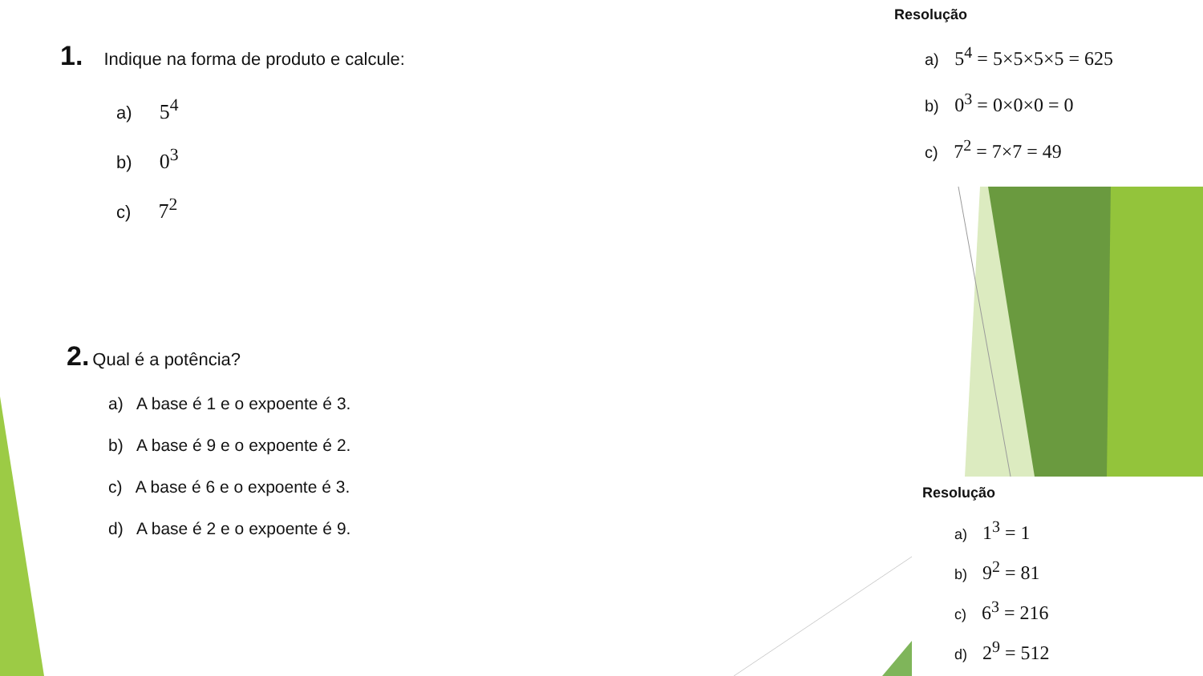1. Indique na forma de produto e calcule:
a) 5<sup>4</sup>
b) 0<sup>3</sup>
c) 7<sup>2</sup>
2. Qual é a potência?
a) A base é 1 e o expoente é 3.
b) A base é 9 e o expoente é 2.
c) A base é 6 e o expoente é 3.
d) A base é 2 e o expoente é 9.
Resolução
a) 5<sup>4</sup> = 5×5×5×5 = 625
b) 0<sup>3</sup> = 0×0×0 = 0
c) 7<sup>2</sup> = 7×7 = 49
Resolução
a) 1<sup>3</sup> = 1
b) 9<sup>2</sup> = 81
c) 6<sup>3</sup> = 216
d) 2<sup>9</sup> = 512